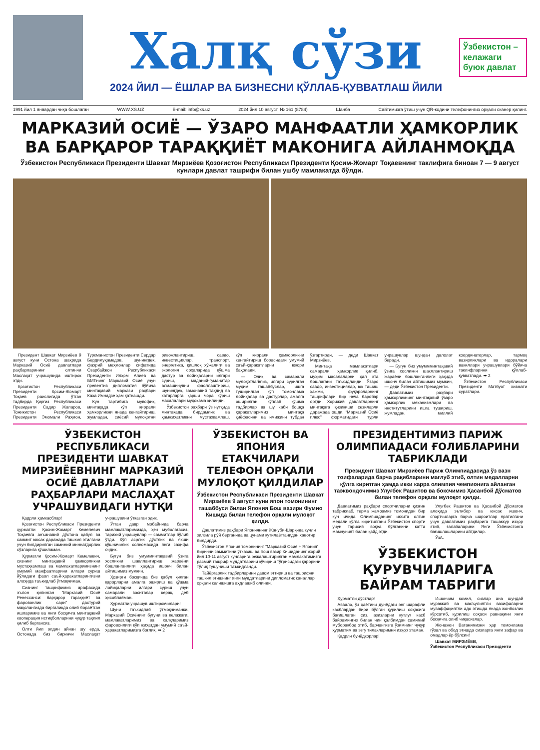Халқ сўзи
2024 ЙИЛ — ЁШЛАР ВА БИЗНЕСНИ ҚЎЛЛАБ-ҚУВВАТЛАШ ЙИЛИ
Ўзбекистон – келажаги буюк давлат
1991 йил 1 январдан чиқа бошлаган WWW.XS.UZ E-mail: info@xs.uz 2024 йил 10 август, № 161 (8784) Шанба Сайтимизга ўтиш учун QR-кодини телефонингиз орқали сканер қилинг.
МАРКАЗИЙ ОСИЁ — ЎЗАРО МАНФААТЛИ ҲАМКОРЛИК ВА БАРҚАРОР ТАРАҚҚИЁТ МАКОНИГА АЙЛАНМОҚДА
Ўзбекистон Республикаси Президенти Шавкат Мирзиёев Қозоғистон Республикаси Президенти Қосим-Жомарт Тоқаевнинг таклифига биноан 7 — 9 август кунлари давлат ташрифи билан ушбу мамлакатда бўлди.
Президент Шавкат Мирзиёев 9 август куни Остона шаҳрида Марказий Осиё давлатлари раҳбарларининг олтинчи Маслаҳат учрашувида иштирок этди.
Қозоғистон Республикаси Президенти Қосим-Жомарт Тоқаев раислигида ўтган тадбирда Қирғиз Республикаси Президенти Садир Жапаров, Тожикистон Республикаси Президенти Эмомали Раҳмон, Туркманистон Президенти Сердар Бердимуҳамедов, шунингдек, фахрий меҳмонлар сифатида Озарбайжон Республикаси Президенти Илҳом Алиев ва БМТнинг Марказий Осиё учун превентив дипломатия бўйича минтақавий маркази раҳбари Каха Имнадзе ҳам қатнашди.
Кун тартибига мувофиқ, минтақада кўп қиррали ҳамкорликни янада кенгайтириш, жумладан, сиёсий мулоқотни ривожлантириш, савдо, инвестициялар, транспорт, энергетика, қишлоқ хўжалиги ва экология соҳаларида қўшма дастур ва лойиҳаларни илгари суриш, маданий-гуманитар алмашинувни фаоллаштириш, шунингдек, замонавий таҳдид ва хатарларга қарши чора кўриш масалалари муҳокама қилинди.
Ўзбекистон раҳбари ўз нутқида минтақада бирдамлик ва ҳамжиҳатликни мустаҳкамлаш, кўп қиррали ҳамкорликни кенгайтириш борасидаги умумий саъй-ҳаракатларни юқори баҳолади.
— Очиқ ва самарали мулоқотлаrimиз, илгари сурилган муҳим ташаббуслар, ишга туширилган кўп томонлама лойиҳалар ва дастурлар, амалга оширилган кўплаб қўшма тадбирлар ва шу каби бошқа ҳаракатларимиз минтақа қиёфасини ва имижини тубдан ўзгартирди, — деди Шавкат Мирзиёев.
Минтақа мамлакатлари самарали ҳамкорлик қилиб, муҳим масалаларни ҳал эта бошлагани таъкидланди. Ўзаро савдо, инвестициялар, юк ташиш ҳажми, фуқароларнинг ташрифлари бир неча баробар ортди. Хорижий давлатларнинг минтақага қизиқиши сезиларли даражада ошди, “Марказий Осиё плюс” форматидаги турли учрашувлар шундан далолат беради.
— Бугун биз умуммминтақавий ўзига хосликни шакллантириш жараёни бошланганлиги ҳақида ишонч билан айтишимиз мумкин, — деди Ўзбекистон Президенти.
Давлатимиз раҳбари ҳамкорликнинг минтақавий ўзаро ҳамкорлик механизмлари ва институтларини ишга тушириш, жумладан, миллий координаторлар, тармоқ вазирликлари ва идоралари вакиллари учрашувлари бўйича таклифларини қўллаб-қувватлади. ➡ 2
Ўзбекистон Республикаси Президенти Матбуот хизмати суратлари.
ЎЗБЕКИСТОН РЕСПУБЛИКАСИ ПРЕЗИДЕНТИ ШАВКАТ МИРЗИЁЕВНИНГ МАРКАЗИЙ ОСИЁ ДАВЛАТЛАРИ РАҲБАРЛАРИ МАСЛАҲАТ УЧРАШУВИДАГИ НУТҚИ
Қадрли ҳамкасблар!
Қозоғистон Республикаси Президенти ҳурматли Қосим-Жомарт Кемелевич Тоқаевга анъанавий дўстона қабул ва саммит юксак даражада ташкил этилгани учун билдирилган самимий миннатдорлик сўзларига қўшиламан.
Ҳурматли Қосим-Жомарт Кемелевич, сизнинг минтақавий ҳамкорликни мустаҳкамлаш ва мамлакатларимизнинг умумий манфаатларини илгари суриш йўлидаги фаол саъй-ҳаракатларингизни алоҳида таъкидлаб ўтмоқчиман.
Сизнинг ташрифимиз арафасида эълон қилинган “Марказий Осиё Ренессанси: барқарор тараққиёт ва фаровонлик сари” дастурий мақолангизда биргаликда олиб бораётган ишларимиз ва янги босқичга минтақавий кооперация истиқболларини чуқур таҳлил қилиб бергансиз.
Олти йил олдин айнан шу ерда, Остонада биз биринчи Маслаҳат учрашувини ўтказган эдик.
Ўтган давр мобайнида барча мамлакатларимизда, ҳеч муболағасиз, тарихий учрашувлар — саммитлар бўлиб ўтди. Кўп асрлик дўстлик ва яхши қўшничилик солномасида янги саҳифа очдик.
Бугун биз умумминтақавий ўзига хосликни шакллантириш жараёни бошланганлиги ҳақида ишонч билан айтишимиз мумкин.
Ҳозирги босқичда биз қабул қилган қарорларни амалга ошириш ва қўшма лойиҳаларни илгари суриш учун самарали воситалар керак, деб ҳисоблайман.
Ҳурматли учрашув иштирокчилари!
Шуни таъкидлаб ўтмоқчиманки, Марказий Осиёнинг бугуни ва келажаги, мамлакатларимиз ва халқларимиз фаровонлиги кўп жиҳатдан умумий саъй-ҳаракатларимизга боғлиқ. ➡ 2
ЎЗБЕКИСТОН ВА ЯПОНИЯ ЕТАКЧИЛАРИ ТЕЛЕФОН ОРҚАЛИ МУЛОҚОТ ҚИЛДИЛАР
Ўзбекистон Республикаси Президенти Шавкат Мирзиёев 9 август куни япон томонининг ташаббуси билан Япония Бош вазири Фумио Кишида билан телефон орқали мулоқот қилди.
Давлатимиз раҳбари Япониянинг Жануби-Шарқида кучли зилзила рўй берганида ва цунами кутилаётганидан хавотир билдирди.
Ўзбекистон Япония томонининг “Марказий Осиё + Япония” биринчи саммитини ўтказиш ва Бош вазир Кишиданинг жорий йил 10-11 август кунларига режалаштирилган мамлакатимизга расмий ташриф муддатларини кўчириш тўғрисидаги қарорини тўлиқ тушуниши таъкидланди.
Тайёргарлик тадбирларини давом эттириш ва ташрифни ташкил этишнинг янги муддатларини дипломатик каналлар орқали келишишга аҳдлашиб олинди.
ПРЕЗИДЕНТИМИЗ ПАРИЖ ОЛИМПИАДАСИ ҒОЛИБЛАРИНИ ТАБРИКЛАДИ
Президент Шавкат Мирзиёев Париж Олимпиадасида ўз вазн тоифаларида барча рақибларини мағлуб этиб, олтин медалларни қўлга киритган ҳамда икки карра олимпия чемпионига айланган таэквондочимиз Улуғбек Рашитов ва боксчимиз Ҳасанбой Дўсматов билан телефон орқали мулоқот қилди.
Давлатимиз раҳбари спортчиларни қизғин табриклаб, терма жамоамиз томонидан бир кун ичида Олимпиаданинг иккита олтин медали қўлга киритилгани Ўзбекистон спорти учун тарихий воқеа бўлганини катта мамнуният билан қайд этди.
Улуғбек Рашитов ва Ҳасанбой Дўсматов алоҳида эътибор ва юксак ишонч, спортчиларга барча шароитлар яратилгани учун давлатимиз раҳбарига ташаккур изҳор этиб, ғалабаларини Янги Ўзбекистонга бағишлашларини айтдилар.
ЎзА.
ЎЗБЕКИСТОН ҚУРУВЧИЛАРИГА БАЙРАМ ТАБРИГИ
Ҳурматли дўстлар!
Аввало, ўз ҳаётини дунёдаги энг шарафли касблардан бири бўлган қурилиш соҳасига бағишлаган сиз, азизларни кутлуғ касб байрамингиз билан чин қалбимдан самимий муборакбод этиб, барчангизга ўзимнинг чуқур ҳурматим ва эзгу тилакларимни изҳор этаман.
Қадрли бунёдкорлар!
Ишончим комил, сизлар ана шундай мураккаб ва масъулиятли вазифаларни муваффақиятли адо этишда янада жонбозлик кўрсатиб, қурилиш соҳаси равнақини янги босқичга олиб чиқасизлар.
Жонажон Ватанимизни ҳар томонлама гўзал ва обод этишда сизларга янги зафар ва омадлар ёр бўлсин!
Шавкат МИРЗИЁЕВ,
Ўзбекистон Республикаси Президенти